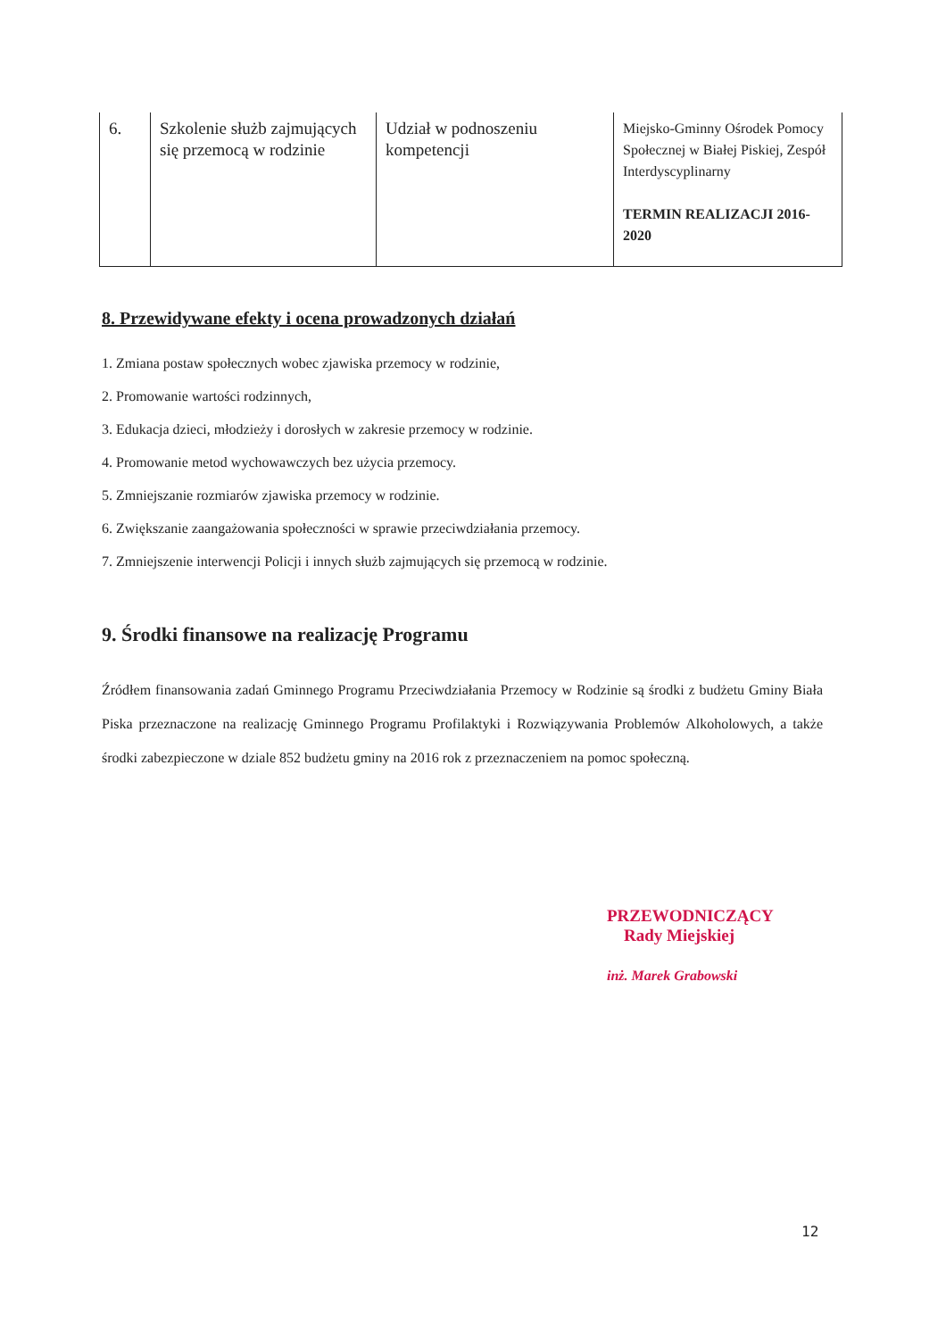| 6. | Szkolenie służb zajmujących się przemocą w rodzinie | Udział w podnoszeniu kompetencji | Miejsko-Gminny Ośrodek Pomocy Społecznej w Białej Piskiej, Zespół Interdyscyplinarny TERMIN REALIZACJI 2016-2020 |
8. Przewidywane efekty i ocena prowadzonych działań
1. Zmiana postaw społecznych wobec zjawiska przemocy w rodzinie,
2. Promowanie wartości rodzinnych,
3. Edukacja dzieci, młodzieży i dorosłych w zakresie przemocy w rodzinie.
4. Promowanie metod wychowawczych bez użycia przemocy.
5. Zmniejszanie rozmiarów zjawiska przemocy w rodzinie.
6. Zwiększanie zaangażowania społeczności w sprawie przeciwdziałania przemocy.
7. Zmniejszenie interwencji Policji i innych służb zajmujących się przemocą w rodzinie.
9. Środki finansowe na realizację Programu
Źródłem finansowania zadań Gminnego Programu Przeciwdziałania Przemocy w Rodzinie są środki z budżetu Gminy Biała Piska przeznaczone na realizację Gminnego Programu Profilaktyki i Rozwiązywania Problemów Alkoholowych, a także środki zabezpieczone w dziale 852 budżetu gminy na 2016 rok z przeznaczeniem na pomoc społeczną.
PRZEWODNICZĄCY
Rady Miejskiej
inż. Marek Grabowski
12